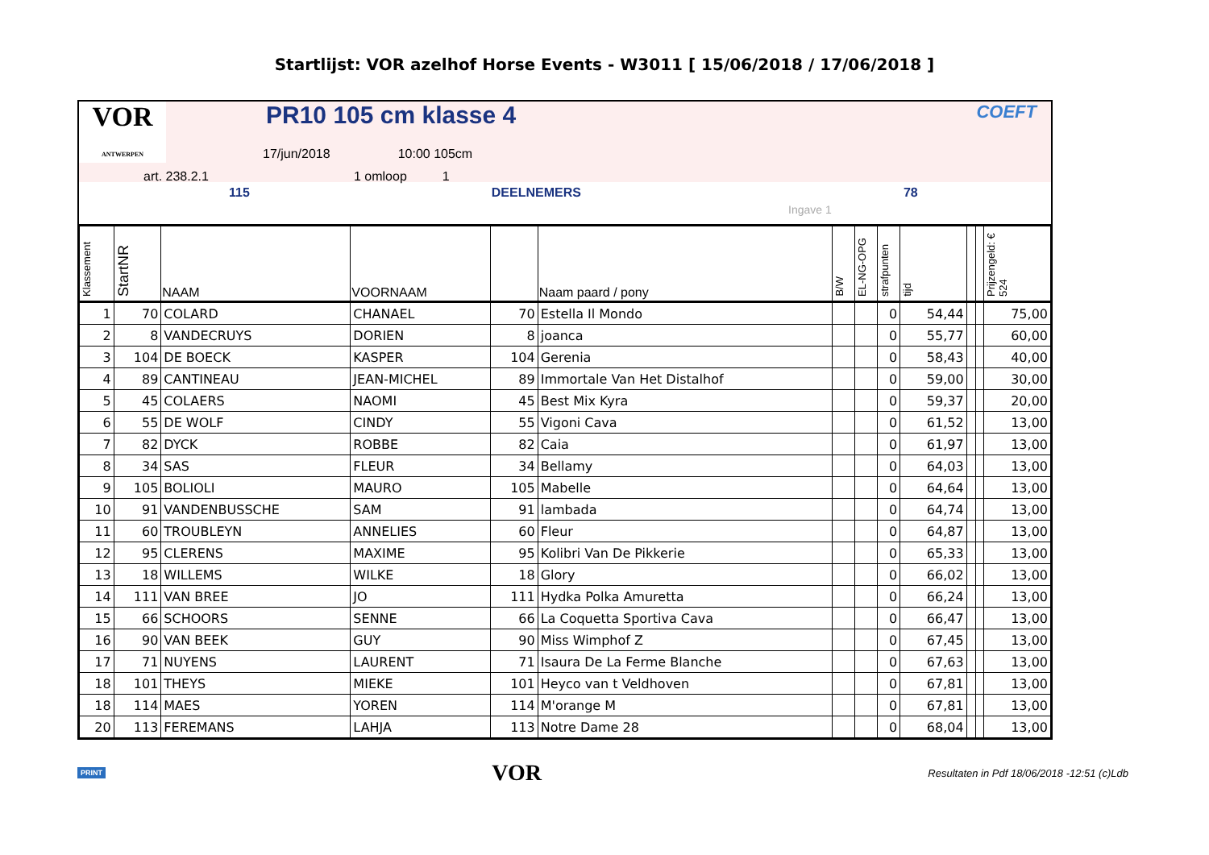Startlijst: VOR azelhof Horse Events - W3011 [ 15/06/2018 / 17/06/2018 ]
VOR
ANTWERPEN PR10 105 cm klasse 4 COEFT
17/jun/2018 10:00 105cm
art. 238.2.1 1 omloop 1
115 DEELNEMERS 78
Ingave 1
| Klassement | StartNR | NAAM | VOORNAAM | | Naam paard / pony | B/W | EL-NG-OPG | strafpunten | tijd | | | Prijzengeld: € 524 |
| --- | --- | --- | --- | --- | --- | --- | --- | --- | --- | --- | --- | --- |
| 1 | 70 | COLARD | CHANAEL | 70 | Estella Il Mondo | | | 0 | 54,44 | | | 75,00 |
| 2 | 8 | VANDECRUYS | DORIEN | 8 | joanca | | | 0 | 55,77 | | | 60,00 |
| 3 | 104 | DE BOECK | KASPER | 104 | Gerenia | | | 0 | 58,43 | | | 40,00 |
| 4 | 89 | CANTINEAU | JEAN-MICHEL | 89 | Immortale Van Het Distalhof | | | 0 | 59,00 | | | 30,00 |
| 5 | 45 | COLAERS | NAOMI | 45 | Best Mix Kyra | | | 0 | 59,37 | | | 20,00 |
| 6 | 55 | DE WOLF | CINDY | 55 | Vigoni Cava | | | 0 | 61,52 | | | 13,00 |
| 7 | 82 | DYCK | ROBBE | 82 | Caia | | | 0 | 61,97 | | | 13,00 |
| 8 | 34 | SAS | FLEUR | 34 | Bellamy | | | 0 | 64,03 | | | 13,00 |
| 9 | 105 | BOLIOLI | MAURO | 105 | Mabelle | | | 0 | 64,64 | | | 13,00 |
| 10 | 91 | VANDENBUSSCHE | SAM | 91 | lambada | | | 0 | 64,74 | | | 13,00 |
| 11 | 60 | TROUBLEYN | ANNELIES | 60 | Fleur | | | 0 | 64,87 | | | 13,00 |
| 12 | 95 | CLERENS | MAXIME | 95 | Kolibri Van De Pikkerie | | | 0 | 65,33 | | | 13,00 |
| 13 | 18 | WILLEMS | WILKE | 18 | Glory | | | 0 | 66,02 | | | 13,00 |
| 14 | 111 | VAN BREE | JO | 111 | Hydka Polka Amuretta | | | 0 | 66,24 | | | 13,00 |
| 15 | 66 | SCHOORS | SENNE | 66 | La Coquetta Sportiva Cava | | | 0 | 66,47 | | | 13,00 |
| 16 | 90 | VAN BEEK | GUY | 90 | Miss Wimphof Z | | | 0 | 67,45 | | | 13,00 |
| 17 | 71 | NUYENS | LAURENT | 71 | Isaura De La Ferme Blanche | | | 0 | 67,63 | | | 13,00 |
| 18 | 101 | THEYS | MIEKE | 101 | Heyco van t Veldhoven | | | 0 | 67,81 | | | 13,00 |
| 18 | 114 | MAES | YOREN | 114 | M'orange M | | | 0 | 67,81 | | | 13,00 |
| 20 | 113 | FEREMANS | LAHJA | 113 | Notre Dame 28 | | | 0 | 68,04 | | | 13,00 |
PRINT VOR Resultaten in Pdf 18/06/2018 -12:51 (c)Ldb